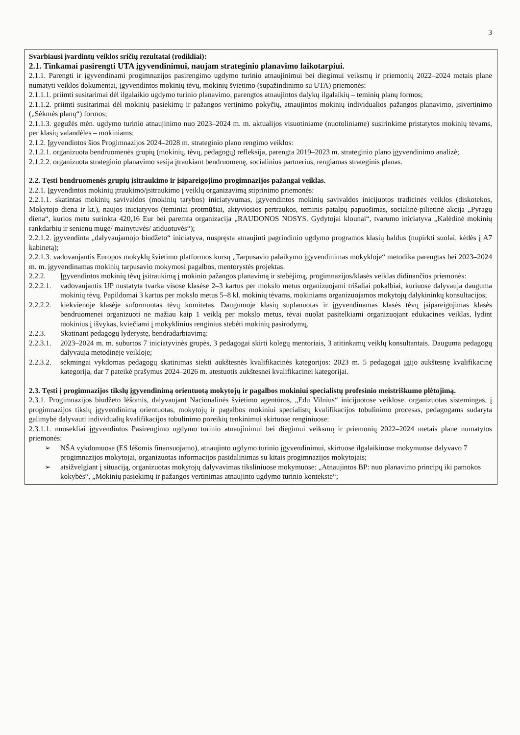3
Svarbiausi įvardintų veiklos sričių rezultatai (rodikliai):
2.1. Tinkamai pasirengti UTA įgyvendinimui, naujam strateginio planavimo laikotarpiui.
2.1.1. Parengti ir įgyvendinami progimnazijos pasirengimo ugdymo turinio atnaujinimui bei diegimui veiksmų ir priemonių 2022–2024 metais plane numatyti veiklos dokumentai, įgyvendintos mokinių tėvų, mokinių švietimo (supažindinimo su UTA) priemonės:
2.1.1.1. priimti susitarimai dėl ilgalaikio ugdymo turinio planavimo, parengtos atnaujintos dalykų ilgalaikių – teminių planų formos;
2.1.1.2. priimti susitarimai dėl mokinių pasiekimų ir pažangos vertinimo pokyčių, atnaujintos mokinių individualios pažangos planavimo, įsivertinimo („Sėkmės planų“) formos;
2.1.1.3. gegužės mėn. ugdymo turinio atnaujinimo nuo 2023–2024 m. m. aktualijos visuotiniame (nuotoliniame) susirinkime pristatytos mokinių tėvams, per klasių valandėles – mokiniams;
2.1.2. Įgyvendintos šios Progimnazijos 2024–2028 m. strateginio plano rengimo veiklos:
2.1.2.1. organizuota bendruomenės grupių (mokinių, tėvų, pedagogų) refleksija, parengta 2019–2023 m. strateginio plano įgyvendinimo analizė;
2.1.2.2. organizuota strateginio planavimo sesija įtraukiant bendruomenę, socialinius partnerius, rengiamas strateginis planas.
2.2. Tęsti bendruomenės grupių įsitraukimo ir įsipareigojimo progimnazijos pažangai veiklas.
2.2.1. Įgyvendintos mokinių įtraukimo/įsitraukimo į veiklų organizavimą stiprinimo priemonės:
2.2.1.1. skatintas mokinių savivaldos (mokinių tarybos) iniciatyvumas, įgyvendintos mokinių savivaldos inicijuotos tradicinės veiklos (diskotekos, Mokytojo diena ir kt.), naujos iniciatyvos (teminiai protmūšiai, aktyviosios pertraukos, teminis patalpų papuošimas, socialinė-pilietinė akcija „Pyragų diena“, kurios metu surinkta 420,16 Eur bei paremta organizacija „RAUDONOS NOSYS. Gydytojai klounai“, tvarumo iniciatyva „Kalėdinė mokinių rankdarbių ir senienų mugė/ mainytuvės/ atiduotuvės“);
2.2.1.2. įgyvendinta „dalyvaujamojo biudžeto“ iniciatyva, nuspręsta atnaujinti pagrindinio ugdymo programos klasių baldus (nupirkti suolai, kėdės į A7 kabinetą);
2.2.1.3. vadovaujantis Europos mokyklų švietimo platformos kursų „Tarpusavio palaikymo įgyvendinimas mokykloje“ metodika parengtas bei 2023–2024 m. m. įgyvendinamas mokinių tarpusavio mokymosi pagalbos, mentorystės projektas.
2.2.2. Įgyvendintos mokinių tėvų įsitraukimą į mokinio pažangos planavimą ir stebėjimą, progimnazijos/klasės veiklas didinančios priemonės:
2.2.2.1.
vadovaujantis UP nustatyta tvarka visose klasėse 2–3 kartus per mokslo metus organizuojami trišaliai pokalbiai, kuriuose dalyvauja dauguma mokinių tėvų. Papildomai 3 kartus per mokslo metus 5–8 kl. mokinių tėvams, mokiniams organizuojamos mokytojų dalykininkų konsultacijos;
2.2.2.2.
kiekvienoje klasėje suformuotas tėvų komitetas. Daugumoje klasių suplanuotas ir įgyvendinamas klasės tėvų įsipareigojimas klasės bendruomenei organizuoti ne mažiau kaip 1 veiklą per mokslo metus, tėvai nuolat pasitelkiami organizuojant edukacines veiklas, lydint mokinius į išvykas, kviečiami į mokyklinius renginius stebėti mokinių pasirodymų.
2.2.3. Skatinant pedagogų lyderystę, bendradarbiavimą:
2.2.3.1.
2023–2024 m. m. suburtos 7 iniciatyvinės grupės, 3 pedagogai skirti kolegų mentoriais, 3 atitinkamų veiklų konsultantais. Dauguma pedagogų dalyvauja metodinėje veikloje;
2.2.3.2.
sėkmingai vykdomas pedagogų skatinimas siekti aukštesnės kvalifikacinės kategorijos: 2023 m. 5 pedagogai įgijo aukštesnę kvalifikacinę kategoriją, dar 7 pateikė prašymus 2024–2026 m. atestuotis aukštesnei kvalifikacinei kategorijai.
2.3. Tęsti į progimnazijos tikslų įgyvendinimą orientuotą mokytojų ir pagalbos mokiniui specialistų profesinio meistriškumo plėtojimą.
2.3.1. Progimnazijos biudžeto lėšomis, dalyvaujant Nacionalinės švietimo agentūros, „Edu Vilnius“ inicijuotose veiklose, organizuotas sistemingas, į progimnazijos tikslų įgyvendinimą orientuotas, mokytojų ir pagalbos mokiniui specialistų kvalifikacijos tobulinimo procesas, pedagogams sudaryta galimybė dalyvauti individualių kvalifikacijos tobulinimo poreikių tenkinimui skirtuose renginiuose:
2.3.1.1. nuosekliai įgyvendintos Pasirengimo ugdymo turinio atnaujinimui bei diegimui veiksmų ir priemonių 2022–2024 metais plane numatytos priemonės:
➢ NŠA vykdomuose (ES lėšomis finansuojamo), atnaujinto ugdymo turinio įgyvendinimui, skirtuose ilgalaikiuose mokymuose dalyvavo 7 progimnazijos mokytojai, organizuotas informacijos pasidalinimas su kitais progimnazijos mokytojais;
➢ atsižvelgiant į situaciją, organizuotas mokytojų dalyvavimas tiksliniuose mokymuose: „Atnaujintos BP: nuo planavimo principų iki pamokos kokybės“, „Mokinių pasiekimų ir pažangos vertinimas atnaujinto ugdymo turinio kontekste“;